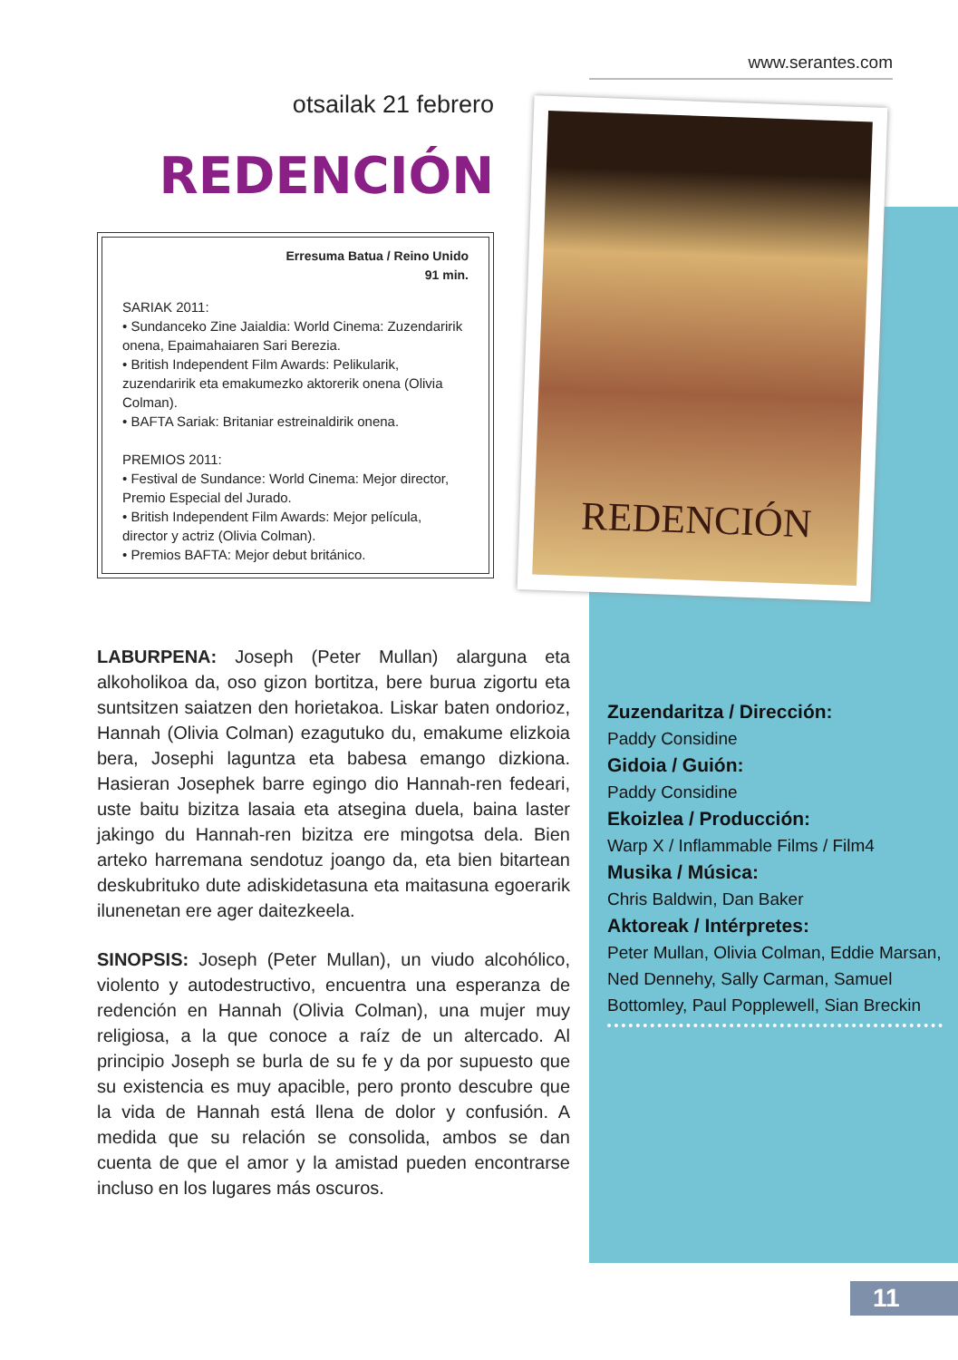www.serantes.com
otsailak 21 febrero
REDENCIÓN
Erresuma Batua / Reino Unido
91 min.
SARIAK 2011:
• Sundanceko Zine Jaialdia: World Cinema: Zuzendaririk onena, Epaimahaiaren Sari Berezia.
• British Independent Film Awards: Pelikularik, zuzendaririk eta emakumezko aktorerik onena (Olivia Colman).
• BAFTA Sariak: Britaniar estreinaldirik onena.
PREMIOS 2011:
• Festival de Sundance: World Cinema: Mejor director, Premio Especial del Jurado.
• British Independent Film Awards: Mejor película, director y actriz (Olivia Colman).
• Premios BAFTA: Mejor debut británico.
REDENCIÓN
LABURPENA: Joseph (Peter Mullan) alarguna eta alkoholikoa da, oso gizon bortitza, bere burua zigortu eta suntsitzen saiatzen den horietakoa. Liskar baten ondorioz, Hannah (Olivia Colman) ezagutuko du, emakume elizkoia bera, Josephi laguntza eta babesa emango dizkiona. Hasieran Josephek barre egingo dio Hannah-ren fedeari, uste baitu bizitza lasaia eta atsegina duela, baina laster jakingo du Hannah-ren bizitza ere mingotsa dela. Bien arteko harremana sendotuz joango da, eta bien bitartean deskubrituko dute adiskidetasuna eta maitasuna egoerarik ilunenetan ere ager daitezkeela.
SINOPSIS: Joseph (Peter Mullan), un viudo alcohólico, violento y autodestructivo, encuentra una esperanza de redención en Hannah (Olivia Colman), una mujer muy religiosa, a la que conoce a raíz de un altercado. Al principio Joseph se burla de su fe y da por supuesto que su existencia es muy apacible, pero pronto descubre que la vida de Hannah está llena de dolor y confusión. A medida que su relación se consolida, ambos se dan cuenta de que el amor y la amistad pueden encontrarse incluso en los lugares más oscuros.
Zuzendaritza / Dirección:
Paddy Considine
Gidoia / Guión:
Paddy Considine
Ekoizlea / Producción:
Warp X / Inflammable Films / Film4
Musika / Música:
Chris Baldwin, Dan Baker
Aktoreak / Intérpretes:
Peter Mullan, Olivia Colman, Eddie Marsan, Ned Dennehy, Sally Carman, Samuel Bottomley, Paul Popplewell, Sian Breckin
11